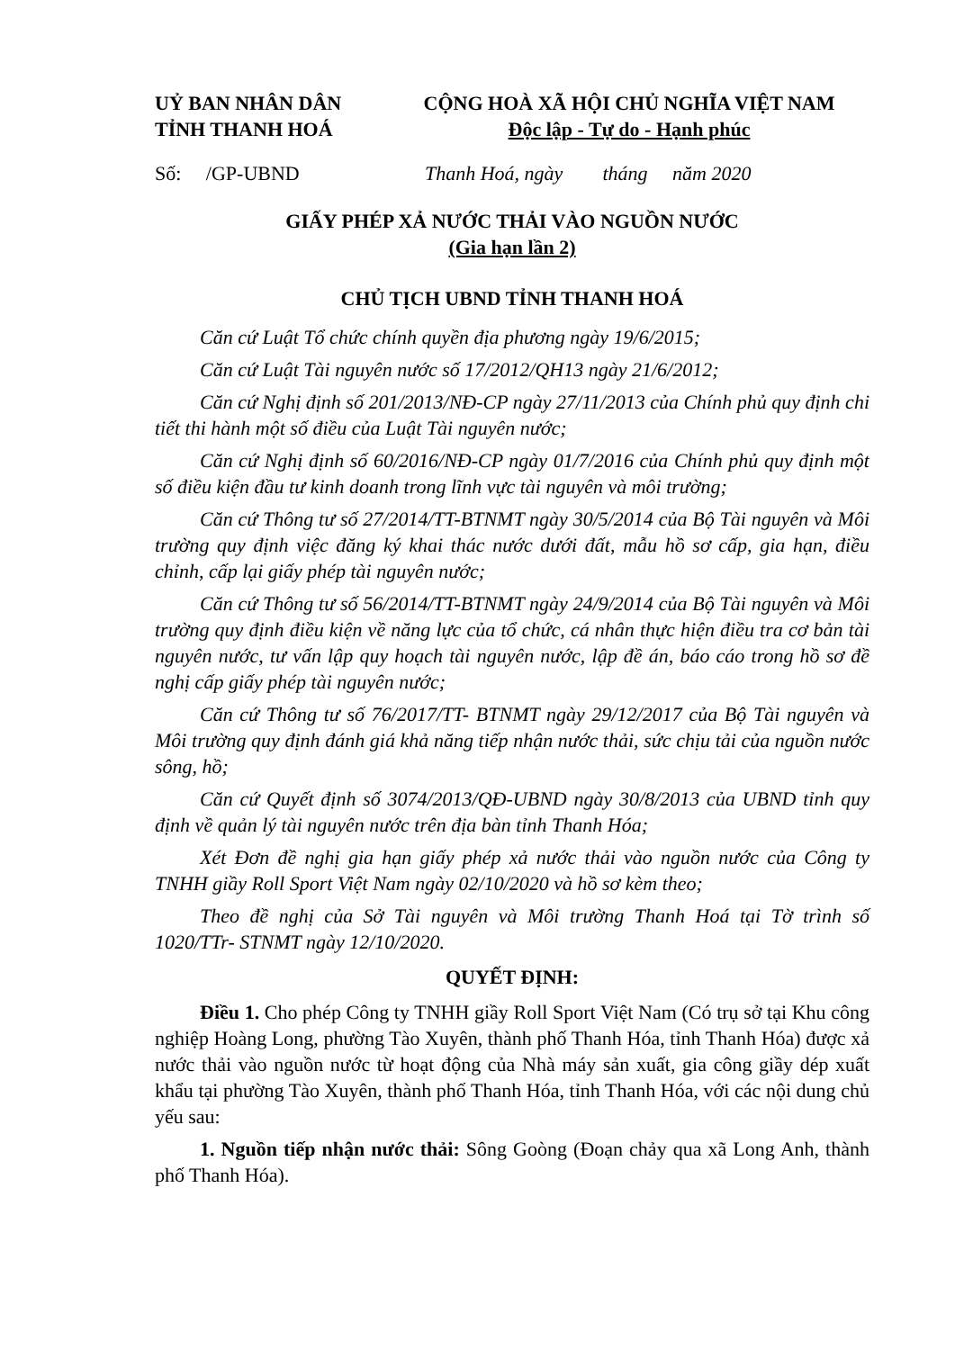UỶ BAN NHÂN DÂN
TỈNH THANH HOÁ
CỘNG HOÀ XÃ HỘI CHỦ NGHĨA VIỆT NAM
Độc lập - Tự do - Hạnh phúc
Số: /GP-UBND Thanh Hoá, ngày tháng năm 2020
GIẤY PHÉP XẢ NƯỚC THẢI VÀO NGUỒN NƯỚC
(Gia hạn lần 2)
CHỦ TỊCH UBND TỈNH THANH HOÁ
Căn cứ Luật Tổ chức chính quyền địa phương ngày 19/6/2015;
Căn cứ Luật Tài nguyên nước số 17/2012/QH13 ngày 21/6/2012;
Căn cứ Nghị định số 201/2013/NĐ-CP ngày 27/11/2013 của Chính phủ quy định chi tiết thi hành một số điều của Luật Tài nguyên nước;
Căn cứ Nghị định số 60/2016/NĐ-CP ngày 01/7/2016 của Chính phủ quy định một số điều kiện đầu tư kinh doanh trong lĩnh vực tài nguyên và môi trường;
Căn cứ Thông tư số 27/2014/TT-BTNMT ngày 30/5/2014 của Bộ Tài nguyên và Môi trường quy định việc đăng ký khai thác nước dưới đất, mẫu hồ sơ cấp, gia hạn, điều chỉnh, cấp lại giấy phép tài nguyên nước;
Căn cứ Thông tư số 56/2014/TT-BTNMT ngày 24/9/2014 của Bộ Tài nguyên và Môi trường quy định điều kiện về năng lực của tổ chức, cá nhân thực hiện điều tra cơ bản tài nguyên nước, tư vấn lập quy hoạch tài nguyên nước, lập đề án, báo cáo trong hồ sơ đề nghị cấp giấy phép tài nguyên nước;
Căn cứ Thông tư số 76/2017/TT- BTNMT ngày 29/12/2017 của Bộ Tài nguyên và Môi trường quy định đánh giá khả năng tiếp nhận nước thải, sức chịu tải của nguồn nước sông, hồ;
Căn cứ Quyết định số 3074/2013/QĐ-UBND ngày 30/8/2013 của UBND tỉnh quy định về quản lý tài nguyên nước trên địa bàn tỉnh Thanh Hóa;
Xét Đơn đề nghị gia hạn giấy phép xả nước thải vào nguồn nước của Công ty TNHH giầy Roll Sport Việt Nam ngày 02/10/2020 và hồ sơ kèm theo;
Theo đề nghị của Sở Tài nguyên và Môi trường Thanh Hoá tại Tờ trình số 1020/TTr- STNMT ngày 12/10/2020.
QUYẾT ĐỊNH:
Điều 1. Cho phép Công ty TNHH giầy Roll Sport Việt Nam (Có trụ sở tại Khu công nghiệp Hoàng Long, phường Tào Xuyên, thành phố Thanh Hóa, tỉnh Thanh Hóa) được xả nước thải vào nguồn nước từ hoạt động của Nhà máy sản xuất, gia công giầy dép xuất khẩu tại phường Tào Xuyên, thành phố Thanh Hóa, tỉnh Thanh Hóa, với các nội dung chủ yếu sau:
1. Nguồn tiếp nhận nước thải: Sông Goòng (Đoạn chảy qua xã Long Anh, thành phố Thanh Hóa).